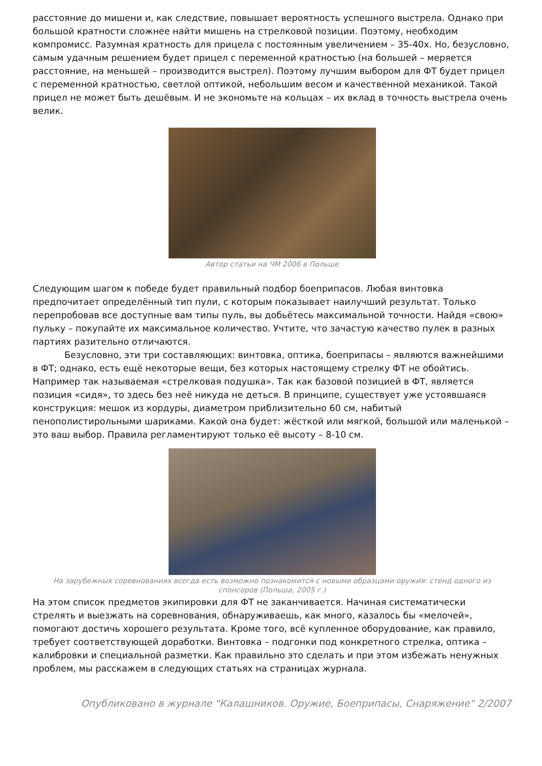расстояние до мишени и, как следствие, повышает вероятность успешного выстрела. Однако при большой кратности сложнее найти мишень на стрелковой позиции. Поэтому, необходим компромисс. Разумная кратность для прицела с постоянным увеличением – 35-40х. Но, безусловно, самым удачным решением будет прицел с переменной кратностью (на большей – меряется расстояние, на меньшей – производится выстрел). Поэтому лучшим выбором для ФТ будет прицел с переменной кратностью, светлой оптикой, небольшим весом и качественной механикой. Такой прицел не может быть дешёвым. И не экономьте на кольцах – их вклад в точность выстрела очень велик.
Автор статьи на ЧМ 2006 в Польше
Следующим шагом к победе будет правильный подбор боеприпасов. Любая винтовка предпочитает определённый тип пули, с которым показывает наилучший результат. Только перепробовав все доступные вам типы пуль, вы добьётесь максимальной точности. Найдя «свою» пульку – покупайте их максимальное количество. Учтите, что зачастую качество пулек в разных партиях разительно отличаются.
Безусловно, эти три составляющих: винтовка, оптика, боеприпасы – являются важнейшими в ФТ; однако, есть ещё некоторые вещи, без которых настоящему стрелку ФТ не обойтись. Например так называемая «стрелковая подушка». Так как базовой позицией в ФТ, является позиция «сидя», то здесь без неё никуда не деться. В принципе, существует уже устоявшаяся конструкция: мешок из кордуры, диаметром приблизительно 60 см, набитый пенополистирольными шариками. Какой она будет: жёсткой или мягкой, большой или маленькой – это ваш выбор. Правила регламентируют только её высоту – 8-10 см.
На зарубежных соревнованиях всегда есть возможно познакомится с новыми образцами оружия: стенд одного из спонсоров (Польша, 2005 г.)
На этом список предметов экипировки для ФТ не заканчивается. Начиная систематически стрелять и выезжать на соревнования, обнаруживаешь, как много, казалось бы «мелочей», помогают достичь хорошего результата. Кроме того, всё купленное оборудование, как правило, требует соответствующей доработки. Винтовка – подгонки под конкретного стрелка, оптика – калибровки и специальной разметки. Как правильно это сделать и при этом избежать ненужных проблем, мы расскажем в следующих статьях на страницах журнала.
Опубликовано в журнале "Калашников. Оружие, Боеприпасы, Снаряжение" 2/2007